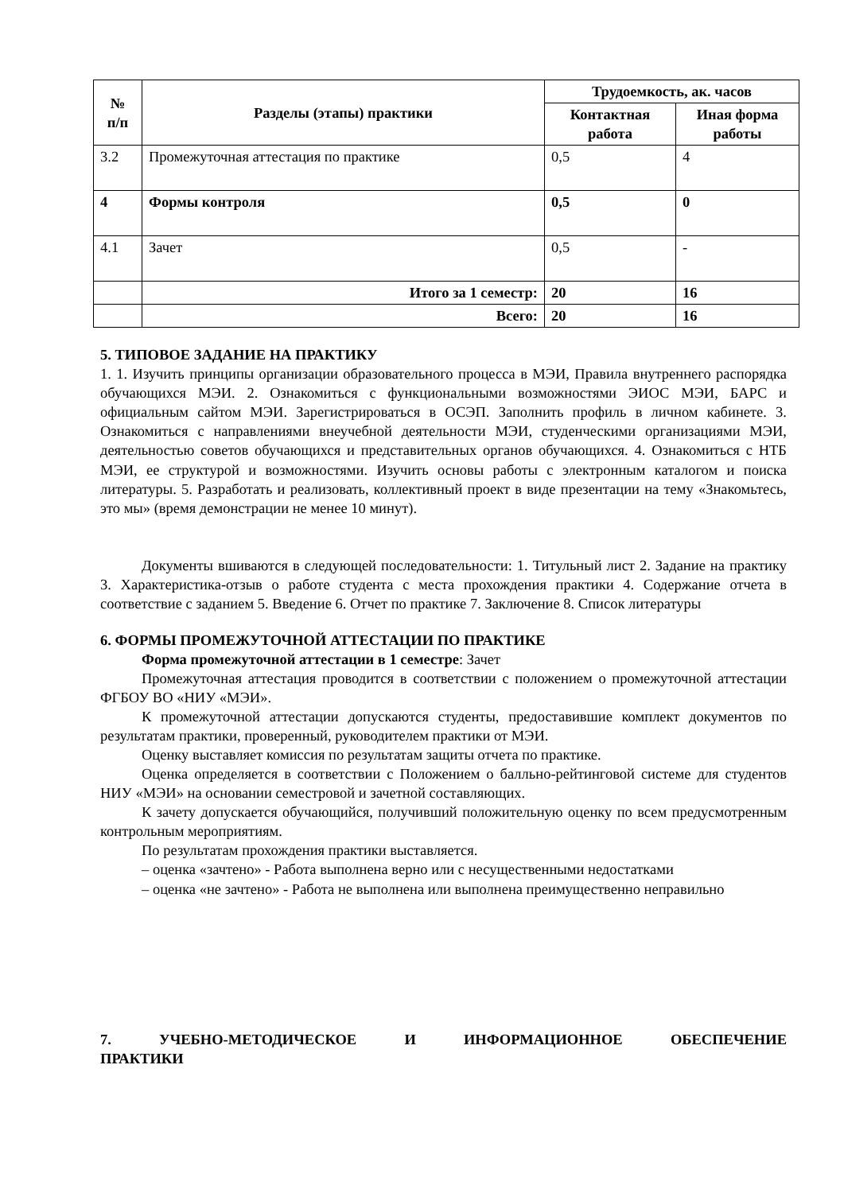| № п/п | Разделы (этапы) практики | Трудоемкость, ак. часов | |
| --- | --- | --- | --- |
| | | Контактная работа | Иная форма работы |
| 3.2 | Промежуточная аттестация по практике | 0,5 | 4 |
| 4 | Формы контроля | 0,5 | 0 |
| 4.1 | Зачет | 0,5 | - |
| | Итого за 1 семестр: | 20 | 16 |
| | Всего: | 20 | 16 |
5. ТИПОВОЕ ЗАДАНИЕ НА ПРАКТИКУ
1. 1. Изучить принципы организации образовательного процесса в МЭИ, Правила внутреннего распорядка обучающихся МЭИ. 2. Ознакомиться с функциональными возможностями ЭИОС МЭИ, БАРС и официальным сайтом МЭИ. Зарегистрироваться в ОСЭП. Заполнить профиль в личном кабинете. 3. Ознакомиться с направлениями внеучебной деятельности МЭИ, студенческими организациями МЭИ, деятельностью советов обучающихся и представительных органов обучающихся. 4. Ознакомиться с НТБ МЭИ, ее структурой и возможностями. Изучить основы работы с электронным каталогом и поиска литературы. 5. Разработать и реализовать, коллективный проект в виде презентации на тему «Знакомьтесь, это мы» (время демонстрации не менее 10 минут).
Документы вшиваются в следующей последовательности: 1. Титульный лист 2. Задание на практику 3. Характеристика-отзыв о работе студента с места прохождения практики 4. Содержание отчета в соответствие с заданием 5. Введение 6. Отчет по практике 7. Заключение 8. Список литературы
6. ФОРМЫ ПРОМЕЖУТОЧНОЙ АТТЕСТАЦИИ ПО ПРАКТИКЕ
Форма промежуточной аттестации в 1 семестре: Зачет
Промежуточная аттестация проводится в соответствии с положением о промежуточной аттестации ФГБОУ ВО «НИУ «МЭИ».
К промежуточной аттестации допускаются студенты, предоставившие комплект документов по результатам практики, проверенный, руководителем практики от МЭИ.
Оценку выставляет комиссия по результатам защиты отчета по практике.
Оценка определяется в соответствии с Положением о балльно-рейтинговой системе для студентов НИУ «МЭИ» на основании семестровой и зачетной составляющих.
К зачету допускается обучающийся, получивший положительную оценку по всем предусмотренным контрольным мероприятиям.
По результатам прохождения практики выставляется.
– оценка «зачтено» - Работа выполнена верно или с несущественными недостатками
– оценка «не зачтено» - Работа не выполнена или выполнена преимущественно неправильно
7. УЧЕБНО-МЕТОДИЧЕСКОЕ И ИНФОРМАЦИОННОЕ ОБЕСПЕЧЕНИЕ
ПРАКТИКИ